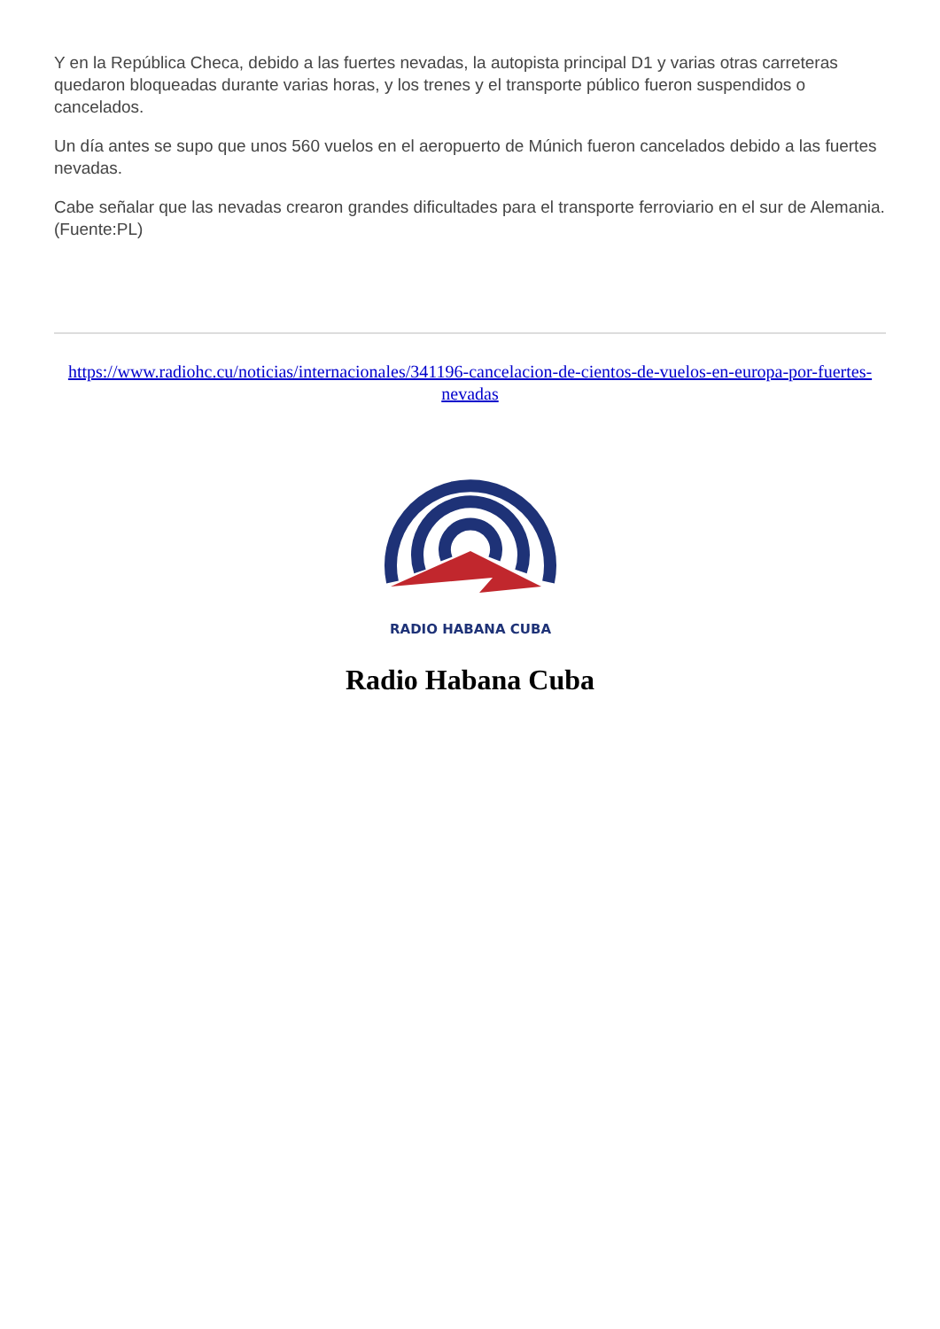Y en la República Checa, debido a las fuertes nevadas, la autopista principal D1 y varias otras carreteras quedaron bloqueadas durante varias horas, y los trenes y el transporte público fueron suspendidos o cancelados.
Un día antes se supo que unos 560 vuelos en el aeropuerto de Múnich fueron cancelados debido a las fuertes nevadas.
Cabe señalar que las nevadas crearon grandes dificultades para el transporte ferroviario en el sur de Alemania. (Fuente:PL)
https://www.radiohc.cu/noticias/internacionales/341196-cancelacion-de-cientos-de-vuelos-en-europa-por-fuertes-nevadas
RADIO HABANA CUBA
Radio Habana Cuba